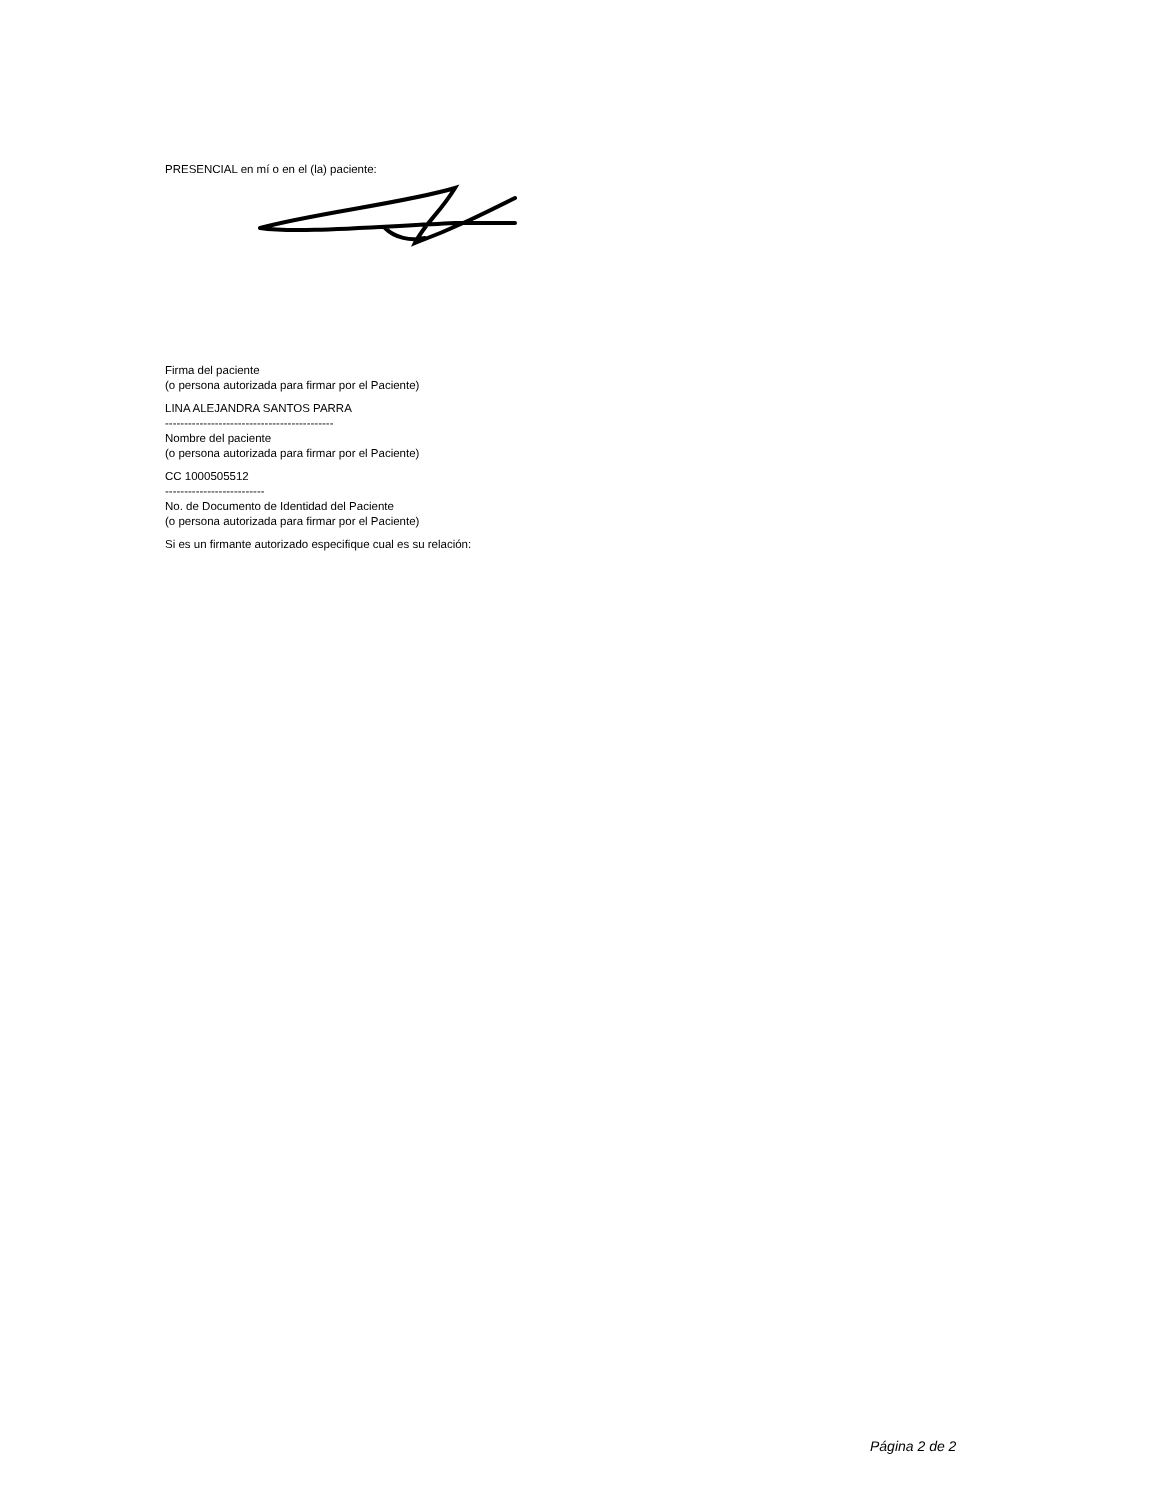PRESENCIAL en mí o en el (la) paciente:
Firma del paciente
(o persona autorizada para firmar por el Paciente)
LINA ALEJANDRA SANTOS PARRA
--------------------------------------------
Nombre del paciente
(o persona autorizada para firmar por el Paciente)
CC 1000505512
--------------------------
No. de Documento de Identidad del Paciente
(o persona autorizada para firmar por el Paciente)
Si es un firmante autorizado especifique cual es su relación:
Página 2 de 2